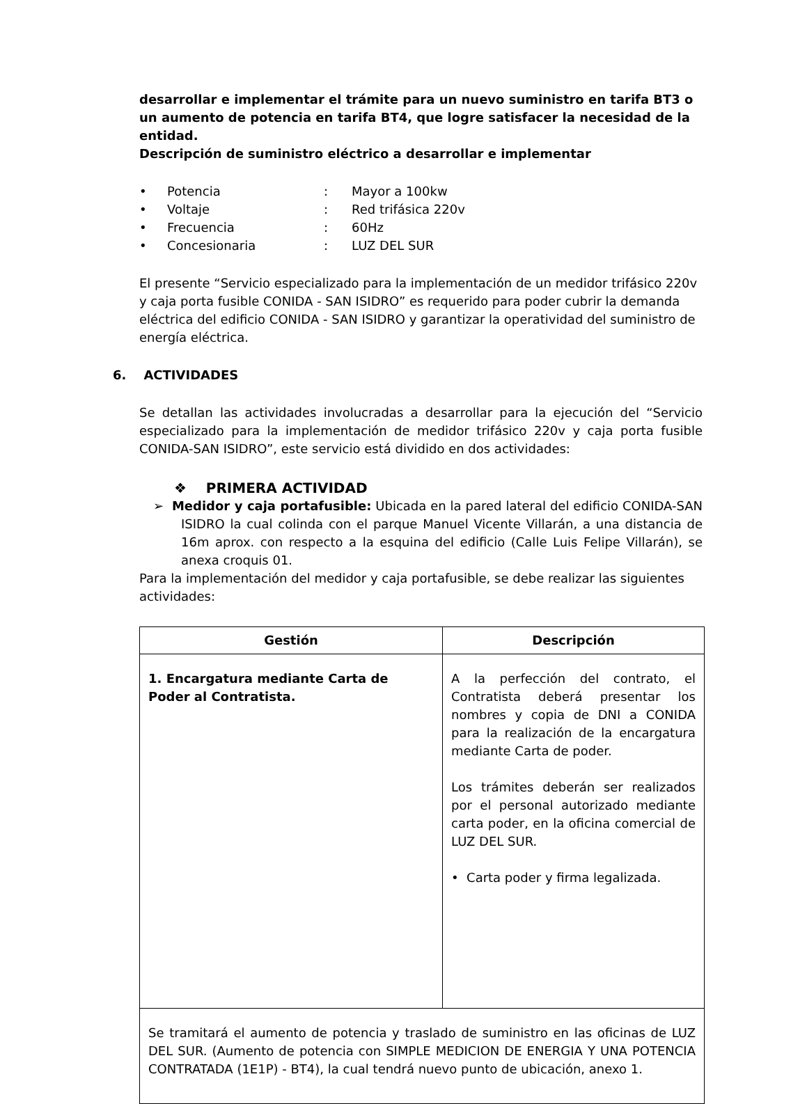desarrollar e implementar el trámite para un nuevo suministro en tarifa BT3 o un aumento de potencia en tarifa BT4, que logre satisfacer la necesidad de la entidad.
Descripción de suministro eléctrico a desarrollar e implementar
• Potencia: Mayor a 100kw
• Voltaje: Red trifásica 220v
• Frecuencia: 60Hz
• Concesionaria: LUZ DEL SUR
El presente “Servicio especializado para la implementación de un medidor trifásico 220v y caja porta fusible CONIDA - SAN ISIDRO” es requerido para poder cubrir la demanda eléctrica del edificio CONIDA - SAN ISIDRO y garantizar la operatividad del suministro de energía eléctrica.
6. ACTIVIDADES
Se detallan las actividades involucradas a desarrollar para la ejecución del “Servicio especializado para la implementación de medidor trifásico 220v y caja porta fusible CONIDA-SAN ISIDRO”, este servicio está dividido en dos actividades:
❖ PRIMERA ACTIVIDAD
➢ Medidor y caja portafusible: Ubicada en la pared lateral del edificio CONIDA-SAN ISIDRO la cual colinda con el parque Manuel Vicente Villarán, a una distancia de 16m aprox. con respecto a la esquina del edificio (Calle Luis Felipe Villarán), se anexa croquis 01.
Para la implementación del medidor y caja portafusible, se debe realizar las siguientes actividades:
| Gestión | Descripción |
| --- | --- |
| 1. Encargatura mediante Carta de Poder al Contratista. | A la perfección del contrato, el Contratista deberá presentar los nombres y copia de DNI a CONIDA para la realización de la encargatura mediante Carta de poder. Los trámites deberán ser realizados por el personal autorizado mediante carta poder, en la oficina comercial de LUZ DEL SUR. • Carta poder y firma legalizada. |
| Se tramitará el aumento de potencia y traslado de suministro en las oficinas de LUZ DEL SUR. (Aumento de potencia con SIMPLE MEDICION DE ENERGIA Y UNA POTENCIA CONTRATADA (1E1P) - BT4), la cual tendrá nuevo punto de ubicación, anexo 1. | |